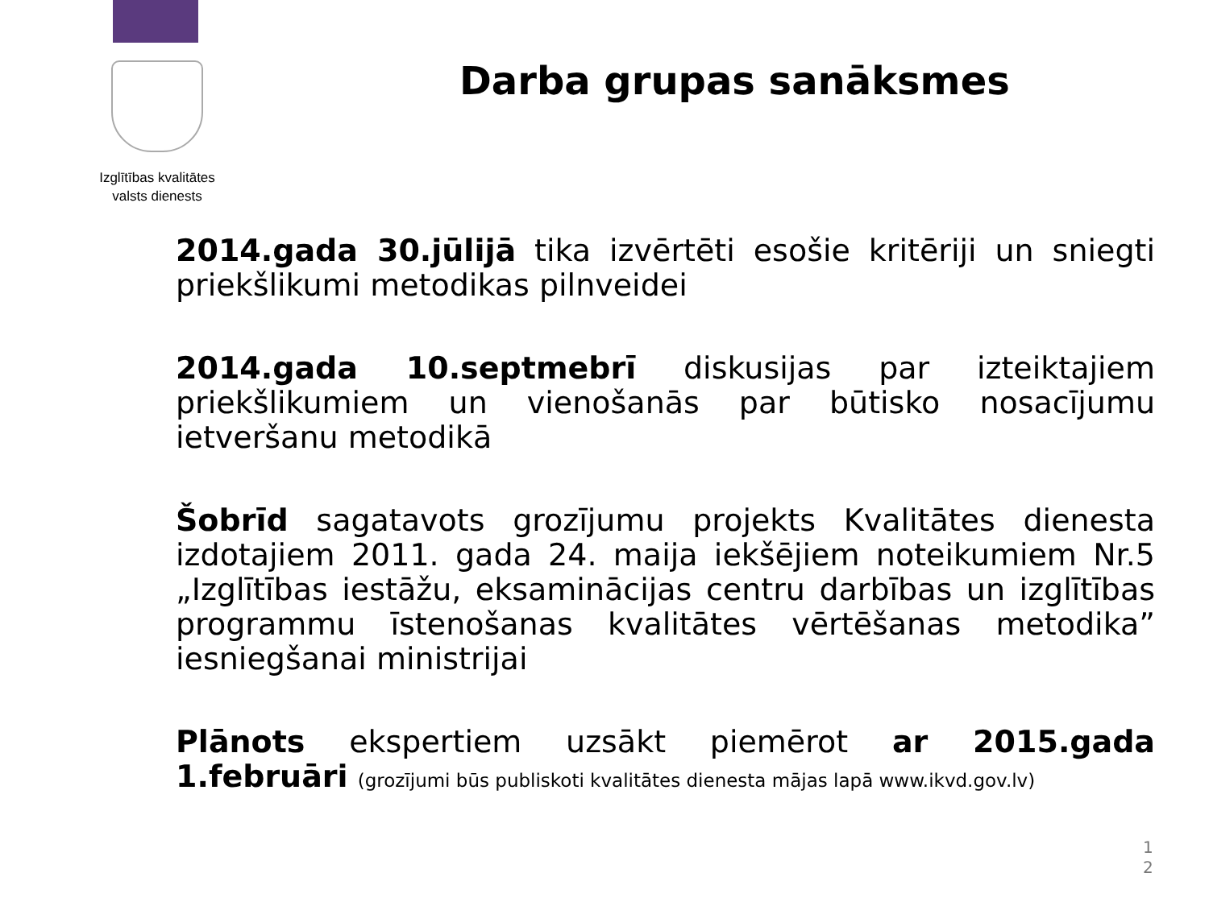Izglītības kvalitātes
valsts dienests
Darba grupas sanāksmes
2014.gada 30.jūlijā tika izvērtēti esošie kritēriji un sniegti priekšlikumi metodikas pilnveidei
2014.gada 10.septmebrī diskusijas par izteiktajiem priekšlikumiem un vienošanās par būtisko nosacījumu ietveršanu metodikā
Šobrīd sagatavots grozījumu projekts Kvalitātes dienesta izdotajiem 2011. gada 24. maija iekšējiem noteikumiem Nr.5 „Izglītības iestāžu, eksaminācijas centru darbības un izglītības programmu īstenošanas kvalitātes vērtēšanas metodika” iesniegšanai ministrijai
Plānots ekspertiem uzsākt piemērot ar 2015.gada 1.februāri (grozījumi būs publiskoti kvalitātes dienesta mājas lapā www.ikvd.gov.lv)
1
2